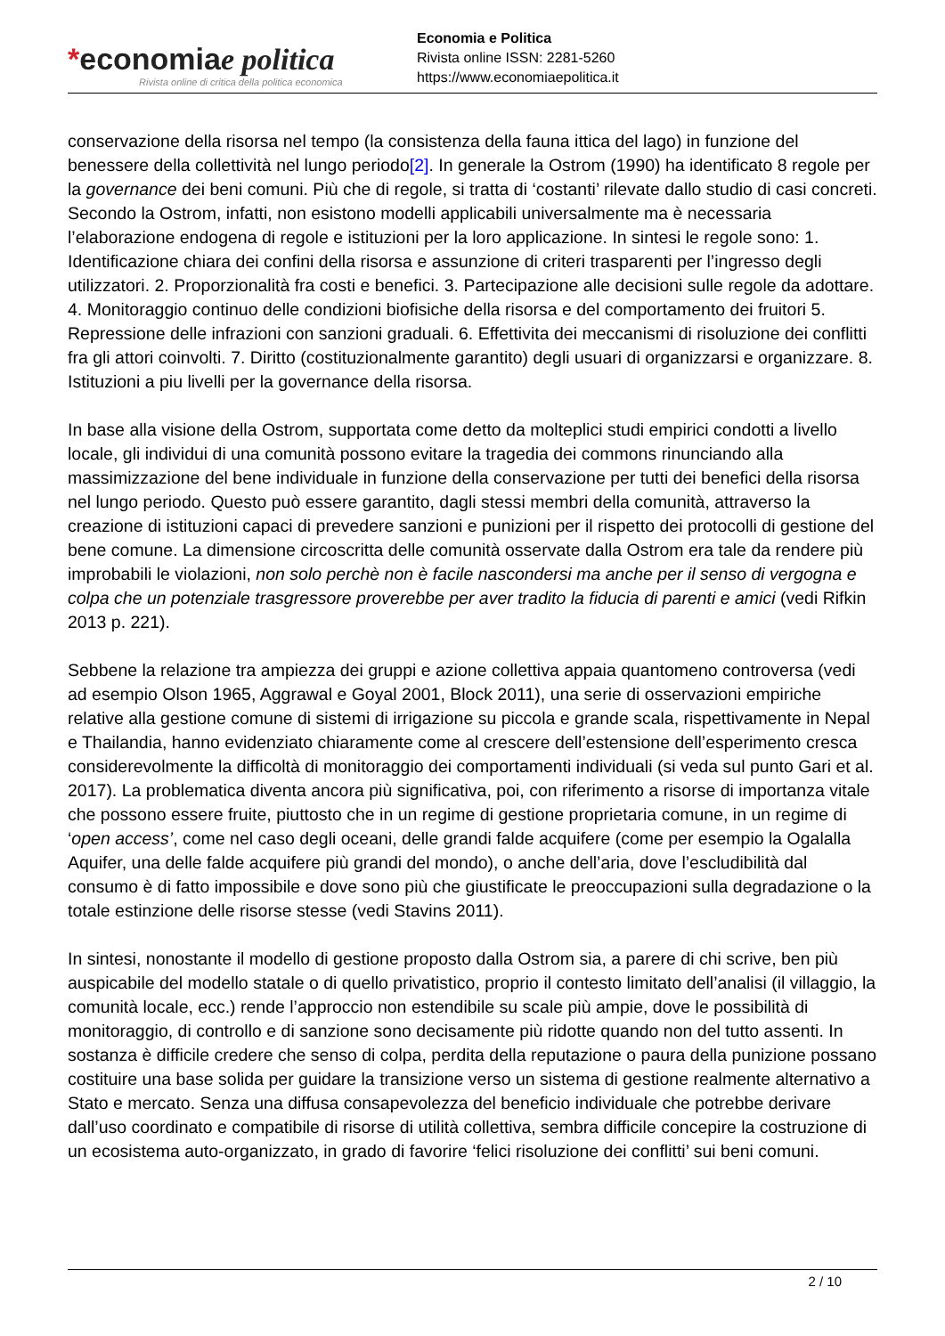*economiae politica
Rivista online di critica della politica economica
Economia e Politica
Rivista online ISSN: 2281-5260
https://www.economiaepolitica.it
conservazione della risorsa nel tempo (la consistenza della fauna ittica del lago) in funzione del benessere della collettività nel lungo periodo[2]. In generale la Ostrom (1990) ha identificato 8 regole per la governance dei beni comuni. Più che di regole, si tratta di ‘costanti’ rilevate dallo studio di casi concreti. Secondo la Ostrom, infatti, non esistono modelli applicabili universalmente ma è necessaria l’elaborazione endogena di regole e istituzioni per la loro applicazione. In sintesi le regole sono: 1. Identificazione chiara dei confini della risorsa e assunzione di criteri trasparenti per l’ingresso degli utilizzatori. 2. Proporzionalità fra costi e benefici. 3. Partecipazione alle decisioni sulle regole da adottare. 4. Monitoraggio continuo delle condizioni biofisiche della risorsa e del comportamento dei fruitori 5. Repressione delle infrazioni con sanzioni graduali. 6. Effettivita dei meccanismi di risoluzione dei conflitti fra gli attori coinvolti. 7. Diritto (costituzionalmente garantito) degli usuari di organizzarsi e organizzare. 8. Istituzioni a piu livelli per la governance della risorsa.
In base alla visione della Ostrom, supportata come detto da molteplici studi empirici condotti a livello locale, gli individui di una comunità possono evitare la tragedia dei commons rinunciando alla massimizzazione del bene individuale in funzione della conservazione per tutti dei benefici della risorsa nel lungo periodo. Questo può essere garantito, dagli stessi membri della comunità, attraverso la creazione di istituzioni capaci di prevedere sanzioni e punizioni per il rispetto dei protocolli di gestione del bene comune. La dimensione circoscritta delle comunità osservate dalla Ostrom era tale da rendere più improbabili le violazioni, non solo perchè non è facile nascondersi ma anche per il senso di vergogna e colpa che un potenziale trasgressore proverebbe per aver tradito la fiducia di parenti e amici (vedi Rifkin 2013 p. 221).
Sebbene la relazione tra ampiezza dei gruppi e azione collettiva appaia quantomeno controversa (vedi ad esempio Olson 1965, Aggrawal e Goyal 2001, Block 2011), una serie di osservazioni empiriche relative alla gestione comune di sistemi di irrigazione su piccola e grande scala, rispettivamente in Nepal e Thailandia, hanno evidenziato chiaramente come al crescere dell’estensione dell’esperimento cresca considerevolmente la difficoltà di monitoraggio dei comportamenti individuali (si veda sul punto Gari et al. 2017). La problematica diventa ancora più significativa, poi, con riferimento a risorse di importanza vitale che possono essere fruite, piuttosto che in un regime di gestione proprietaria comune, in un regime di ‘open access’, come nel caso degli oceani, delle grandi falde acquifere (come per esempio la Ogalalla Aquifer, una delle falde acquifere più grandi del mondo), o anche dell’aria, dove l’escludibilità dal consumo è di fatto impossibile e dove sono più che giustificate le preoccupazioni sulla degradazione o la totale estinzione delle risorse stesse (vedi Stavins 2011).
In sintesi, nonostante il modello di gestione proposto dalla Ostrom sia, a parere di chi scrive, ben più auspicabile del modello statale o di quello privatistico, proprio il contesto limitato dell’analisi (il villaggio, la comunità locale, ecc.) rende l’approccio non estendibile su scale più ampie, dove le possibilità di monitoraggio, di controllo e di sanzione sono decisamente più ridotte quando non del tutto assenti. In sostanza è difficile credere che senso di colpa, perdita della reputazione o paura della punizione possano costituire una base solida per guidare la transizione verso un sistema di gestione realmente alternativo a Stato e mercato. Senza una diffusa consapevolezza del beneficio individuale che potrebbe derivare dall’uso coordinato e compatibile di risorse di utilità collettiva, sembra difficile concepire la costruzione di un ecosistema auto-organizzato, in grado di favorire ‘felici risoluzione dei conflitti’ sui beni comuni.
2 / 10